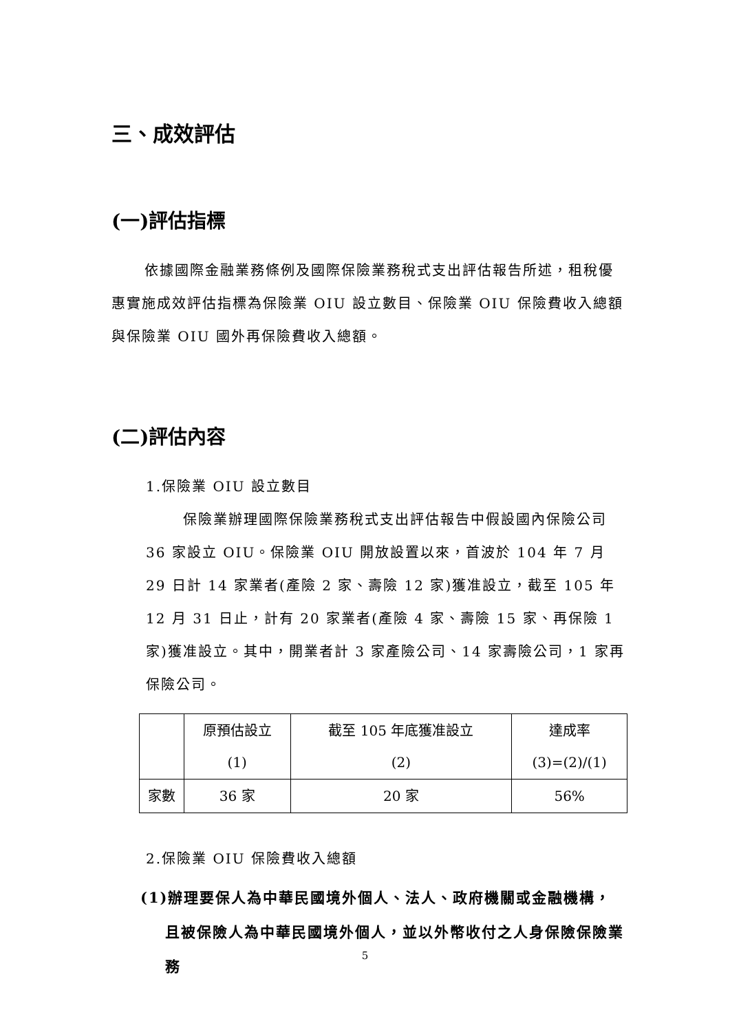三、成效評估
(一)評估指標
依據國際金融業務條例及國際保險業務稅式支出評估報告所述，租稅優惠實施成效評估指標為保險業 OIU 設立數目、保險業 OIU 保險費收入總額與保險業 OIU 國外再保險費收入總額。
(二)評估內容
1.保險業 OIU 設立數目
保險業辦理國際保險業務稅式支出評估報告中假設國內保險公司 36 家設立 OIU。保險業 OIU 開放設置以來，首波於 104 年 7 月 29 日計 14 家業者(產險 2 家、壽險 12 家)獲准設立，截至 105 年 12 月 31 日止，計有 20 家業者(產險 4 家、壽險 15 家、再保險 1 家)獲准設立。其中，開業者計 3 家產險公司、14 家壽險公司，1 家再保險公司。
| | 原預估設立 (1) | 截至 105 年底獲准設立 (2) | 達成率 (3)=(2)/(1) |
| --- | --- | --- | --- |
| 家數 | 36 家 | 20 家 | 56% |
2.保險業 OIU 保險費收入總額
(1)辦理要保人為中華民國境外個人、法人、政府機關或金融機構，且被保險人為中華民國境外個人，並以外幣收付之人身保險保險業務
5